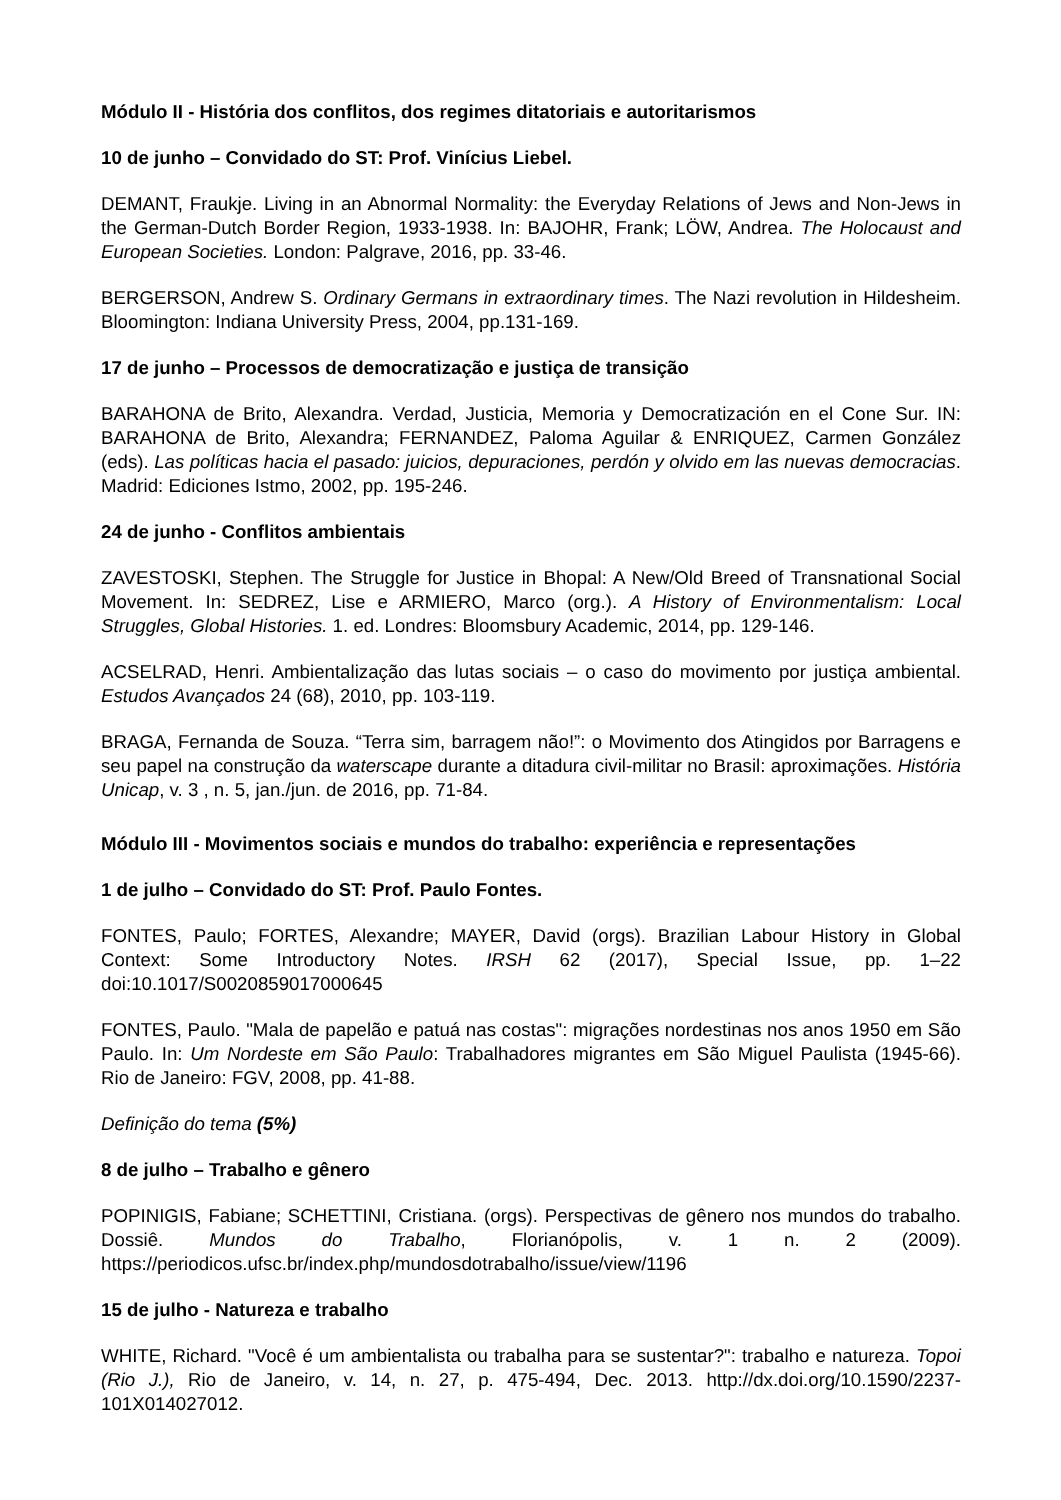Módulo II - História dos conflitos, dos regimes ditatoriais e autoritarismos
10 de junho – Convidado do ST: Prof. Vinícius Liebel.
DEMANT, Fraukje. Living in an Abnormal Normality: the Everyday Relations of Jews and Non-Jews in the German-Dutch Border Region, 1933-1938. In: BAJOHR, Frank; LÖW, Andrea. The Holocaust and European Societies. London: Palgrave, 2016, pp. 33-46.
BERGERSON, Andrew S. Ordinary Germans in extraordinary times. The Nazi revolution in Hildesheim. Bloomington: Indiana University Press, 2004, pp.131-169.
17 de junho – Processos de democratização e justiça de transição
BARAHONA de Brito, Alexandra. Verdad, Justicia, Memoria y Democratización en el Cone Sur. IN: BARAHONA de Brito, Alexandra; FERNANDEZ, Paloma Aguilar & ENRIQUEZ, Carmen González (eds). Las políticas hacia el pasado: juicios, depuraciones, perdón y olvido em las nuevas democracias. Madrid: Ediciones Istmo, 2002, pp. 195-246.
24 de junho - Conflitos ambientais
ZAVESTOSKI, Stephen. The Struggle for Justice in Bhopal: A New/Old Breed of Transnational Social Movement. In: SEDREZ, Lise e ARMIERO, Marco (org.). A History of Environmentalism: Local Struggles, Global Histories. 1. ed. Londres: Bloomsbury Academic, 2014, pp. 129-146.
ACSELRAD, Henri. Ambientalização das lutas sociais – o caso do movimento por justiça ambiental. Estudos Avançados 24 (68), 2010, pp. 103-119.
BRAGA, Fernanda de Souza. “Terra sim, barragem não!”: o Movimento dos Atingidos por Barragens e seu papel na construção da waterscape durante a ditadura civil-militar no Brasil: aproximações. História Unicap, v. 3 , n. 5, jan./jun. de 2016, pp. 71-84.
Módulo III - Movimentos sociais e mundos do trabalho: experiência e representações
1 de julho – Convidado do ST: Prof. Paulo Fontes.
FONTES, Paulo; FORTES, Alexandre; MAYER, David (orgs). Brazilian Labour History in Global Context: Some Introductory Notes. IRSH 62 (2017), Special Issue, pp. 1–22 doi:10.1017/S0020859017000645
FONTES, Paulo. "Mala de papelão e patuá nas costas": migrações nordestinas nos anos 1950 em São Paulo. In: Um Nordeste em São Paulo: Trabalhadores migrantes em São Miguel Paulista (1945-66). Rio de Janeiro: FGV, 2008, pp. 41-88.
Definição do tema (5%)
8 de julho – Trabalho e gênero
POPINIGIS, Fabiane; SCHETTINI, Cristiana. (orgs). Perspectivas de gênero nos mundos do trabalho. Dossiê. Mundos do Trabalho, Florianópolis, v. 1 n. 2 (2009). https://periodicos.ufsc.br/index.php/mundosdotrabalho/issue/view/1196
15 de julho - Natureza e trabalho
WHITE, Richard. "Você é um ambientalista ou trabalha para se sustentar?": trabalho e natureza. Topoi (Rio J.), Rio de Janeiro, v. 14, n. 27, p. 475-494, Dec. 2013. http://dx.doi.org/10.1590/2237-101X014027012.